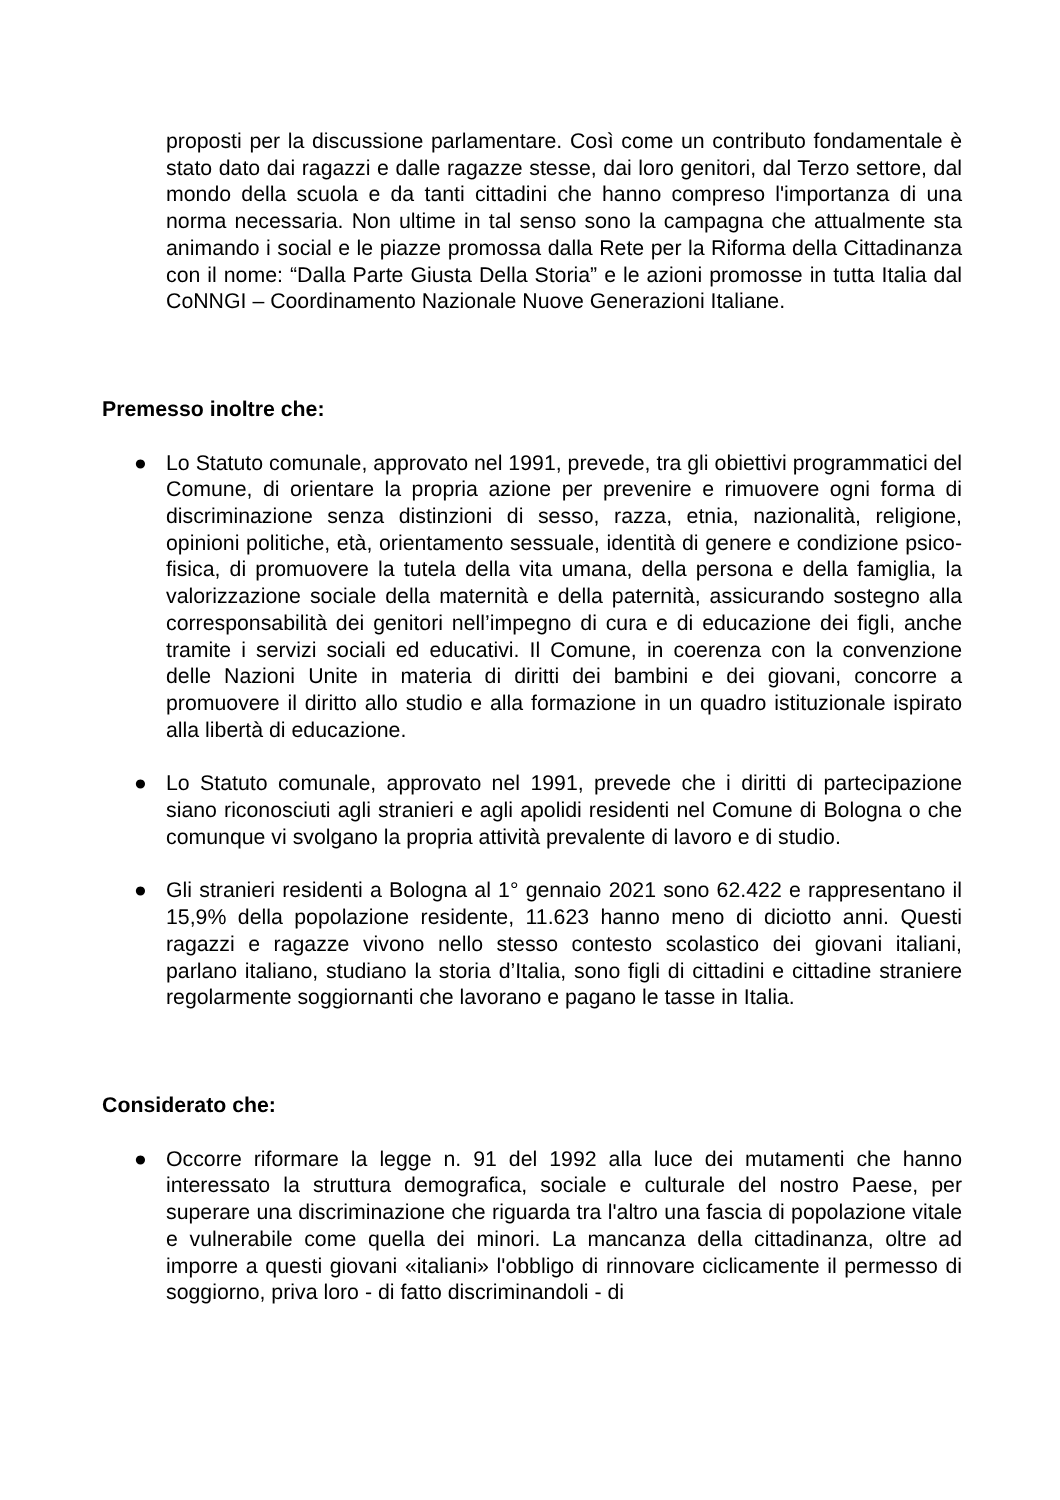proposti per la discussione parlamentare. Così come un contributo fondamentale è stato dato dai ragazzi e dalle ragazze stesse, dai loro genitori, dal Terzo settore, dal mondo della scuola e da tanti cittadini che hanno compreso l'importanza di una norma necessaria. Non ultime in tal senso sono la campagna che attualmente sta animando i social e le piazze promossa dalla Rete per la Riforma della Cittadinanza con il nome: “Dalla Parte Giusta Della Storia” e le azioni promosse in tutta Italia dal CoNNGI – Coordinamento Nazionale Nuove Generazioni Italiane.
Premesso inoltre che:
● Lo Statuto comunale, approvato nel 1991, prevede, tra gli obiettivi programmatici del Comune, di orientare la propria azione per prevenire e rimuovere ogni forma di discriminazione senza distinzioni di sesso, razza, etnia, nazionalità, religione, opinioni politiche, età, orientamento sessuale, identità di genere e condizione psico-fisica, di promuovere la tutela della vita umana, della persona e della famiglia, la valorizzazione sociale della maternità e della paternità, assicurando sostegno alla corresponsabilità dei genitori nell’impegno di cura e di educazione dei figli, anche tramite i servizi sociali ed educativi. Il Comune, in coerenza con la convenzione delle Nazioni Unite in materia di diritti dei bambini e dei giovani, concorre a promuovere il diritto allo studio e alla formazione in un quadro istituzionale ispirato alla libertà di educazione.
● Lo Statuto comunale, approvato nel 1991, prevede che i diritti di partecipazione siano riconosciuti agli stranieri e agli apolidi residenti nel Comune di Bologna o che comunque vi svolgano la propria attività prevalente di lavoro e di studio.
● Gli stranieri residenti a Bologna al 1° gennaio 2021 sono 62.422 e rappresentano il 15,9% della popolazione residente, 11.623 hanno meno di diciotto anni. Questi ragazzi e ragazze vivono nello stesso contesto scolastico dei giovani italiani, parlano italiano, studiano la storia d’Italia, sono figli di cittadini e cittadine straniere regolarmente soggiornanti che lavorano e pagano le tasse in Italia.
Considerato che:
● Occorre riformare la legge n. 91 del 1992 alla luce dei mutamenti che hanno interessato la struttura demografica, sociale e culturale del nostro Paese, per superare una discriminazione che riguarda tra l'altro una fascia di popolazione vitale e vulnerabile come quella dei minori. La mancanza della cittadinanza, oltre ad imporre a questi giovani «italiani» l'obbligo di rinnovare ciclicamente il permesso di soggiorno, priva loro - di fatto discriminandoli - di